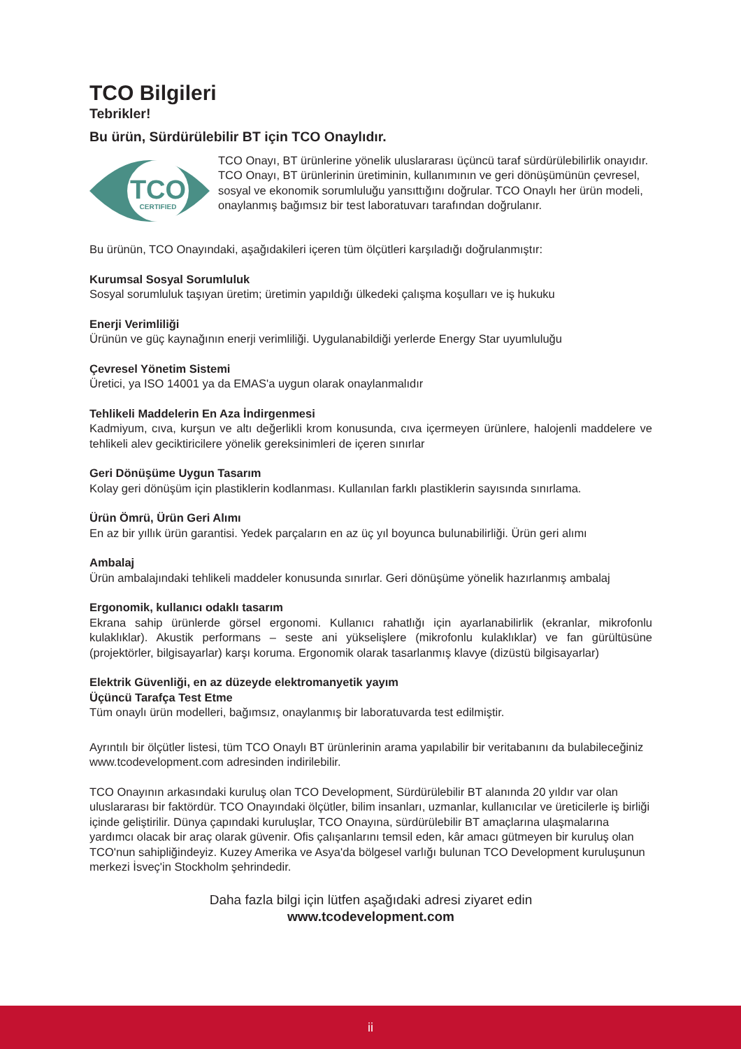TCO Bilgileri
Tebrikler!
Bu ürün, Sürdürülebilir BT için TCO Onaylıdır.
TCO
CERTIFIED
TCO Onayı, BT ürünlerine yönelik uluslararası üçüncü taraf sürdürülebilirlik onayıdır. TCO Onayı, BT ürünlerinin üretiminin, kullanımının ve geri dönüşümünün çevresel, sosyal ve ekonomik sorumluluğu yansıttığını doğrular. TCO Onaylı her ürün modeli, onaylanmış bağımsız bir test laboratuvarı tarafından doğrulanır.
Bu ürünün, TCO Onayındaki, aşağıdakileri içeren tüm ölçütleri karşıladığı doğrulanmıştır:
Kurumsal Sosyal Sorumluluk
Sosyal sorumluluk taşıyan üretim; üretimin yapıldığı ülkedeki çalışma koşulları ve iş hukuku
Enerji Verimliliği
Ürünün ve güç kaynağının enerji verimliliği. Uygulanabildiği yerlerde Energy Star uyumluluğu
Çevresel Yönetim Sistemi
Üretici, ya ISO 14001 ya da EMAS'a uygun olarak onaylanmalıdır
Tehlikeli Maddelerin En Aza İndirgenmesi
Kadmiyum, cıva, kurşun ve altı değerlikli krom konusunda, cıva içermeyen ürünlere, halojenli maddelere ve tehlikeli alev geciktiricilere yönelik gereksinimleri de içeren sınırlar
Geri Dönüşüme Uygun Tasarım
Kolay geri dönüşüm için plastiklerin kodlanması. Kullanılan farklı plastiklerin sayısında sınırlama.
Ürün Ömrü, Ürün Geri Alımı
En az bir yıllık ürün garantisi. Yedek parçaların en az üç yıl boyunca bulunabilirliği. Ürün geri alımı
Ambalaj
Ürün ambalajındaki tehlikeli maddeler konusunda sınırlar. Geri dönüşüme yönelik hazırlanmış ambalaj
Ergonomik, kullanıcı odaklı tasarım
Ekrana sahip ürünlerde görsel ergonomi. Kullanıcı rahatlığı için ayarlanabilirlik (ekranlar, mikrofonlu kulaklıklar). Akustik performans – seste ani yükselişlere (mikrofonlu kulaklıklar) ve fan gürültüsüne (projektörler, bilgisayarlar) karşı koruma. Ergonomik olarak tasarlanmış klavye (dizüstü bilgisayarlar)
Elektrik Güvenliği, en az düzeyde elektromanyetik yayım
Üçüncü Tarafça Test Etme
Tüm onaylı ürün modelleri, bağımsız, onaylanmış bir laboratuvarda test edilmiştir.
Ayrıntılı bir ölçütler listesi, tüm TCO Onaylı BT ürünlerinin arama yapılabilir bir veritabanını da bulabileceğiniz
www.tcodevelopment.com adresinden indirilebilir.
TCO Onayının arkasındaki kuruluş olan TCO Development, Sürdürülebilir BT alanında 20 yıldır var olan uluslararası bir faktördür. TCO Onayındaki ölçütler, bilim insanları, uzmanlar, kullanıcılar ve üreticilerle iş birliği içinde geliştirilir. Dünya çapındaki kuruluşlar, TCO Onayına, sürdürülebilir BT amaçlarına ulaşmalarına yardımcı olacak bir araç olarak güvenir. Ofis çalışanlarını temsil eden, kâr amacı gütmeyen bir kuruluş olan TCO'nun sahipliğindeyiz. Kuzey Amerika ve Asya'da bölgesel varlığı bulunan TCO Development kuruluşunun merkezi İsveç'in Stockholm şehrindedir.
Daha fazla bilgi için lütfen aşağıdaki adresi ziyaret edin
www.tcodevelopment.com
ii